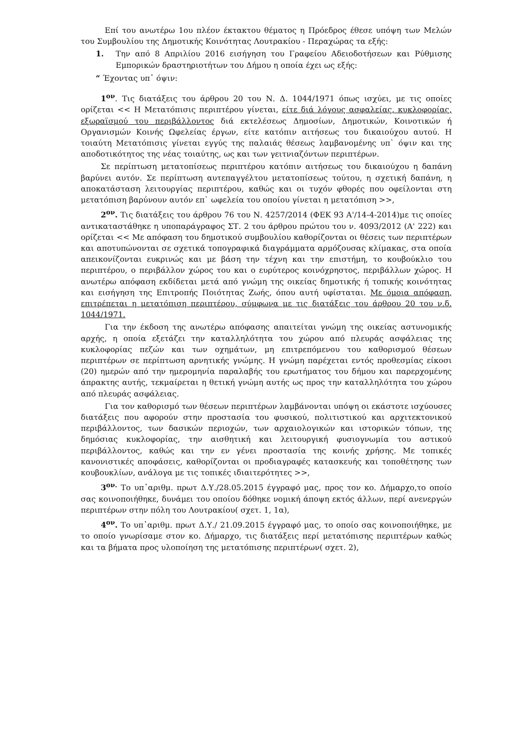Επί του ανωτέρω 1ου πλέον έκτακτου θέματος η Πρόεδρος έθεσε υπόψη των Μελών του Συμβουλίου της Δημοτικής Κοινότητας Λουτρακίου - Περαχώρας τα εξής:
1. Την από 8 Απριλίου 2016 εισήγηση του Γραφείου Αδειοδοτήσεων και Ρύθμισης Εμπορικών δραστηριοτήτων του Δήμου η οποία έχει ως εξής:
“ Έχοντας υπ᾽ όψιν:
1<sup>ον</sup>. Τις διατάξεις του άρθρου 20 του Ν. Δ. 1044/1971 όπως ισχύει, με τις οποίες ορίζεται << Η Μετατόπισις περιπτέρου γίνεται, είτε διά λόγους ασφαλείας, κυκλοφορίας, εξωραϊσμού του περιβάλλοντος διά εκτελέσεως Δημοσίων, Δημοτικών, Κοινοτικών ή Οργανισμών Κοινής Ωφελείας έργων, είτε κατόπιν αιτήσεως του δικαιούχου αυτού. Η τοιαύτη Μετατόπισις γίνεται εγγύς της παλαιάς θέσεως λαμβανομένης υπ` όψιν και της αποδοτικότητος της νέας τοιαύτης, ως και των γειτνιαζόντων περιπτέρων.
Σε περίπτωση μετατοπίσεως περιπτέρου κατόπιν αιτήσεως του δικαιούχου η δαπάνη βαρύνει αυτόν. Σε περίπτωση αυτεπαγγέλτου μετατοπίσεως τούτου, η σχετική δαπάνη, η αποκατάσταση λειτουργίας περιπτέρου, καθώς και οι τυχόν φθορές που οφείλονται στη μετατόπιση βαρύνουν αυτόν επ` ωφελεία του οποίου γίνεται η μετατόπιση >>,
2<sup>ον</sup>. Τις διατάξεις του άρθρου 76 του Ν. 4257/2014 (ΦΕΚ 93 Α'/14-4-2014)με τις οποίες αντικαταστάθηκε η υποπαράγραφος ΣΤ. 2 του άρθρου πρώτου του ν. 4093/2012 (Α' 222) και ορίζεται << Με απόφαση του δημοτικού συμβουλίου καθορίζονται οι θέσεις των περιπτέρων και αποτυπώνονται σε σχετικά τοπογραφικά διαγράμματα αρμόζουσας κλίμακας, στα οποία απεικονίζονται ευκρινώς και με βάση την τέχνη και την επιστήμη, το κουβούκλιο του περιπτέρου, ο περιβάλλον χώρος του και ο ευρύτερος κοινόχρηστος, περιβάλλων χώρος. Η ανωτέρω απόφαση εκδίδεται μετά από γνώμη της οικείας δημοτικής ή τοπικής κοινότητας και εισήγηση της Επιτροπής Ποιότητας Ζωής, όπου αυτή υφίσταται. Με όμοια απόφαση, επιτρέπεται η μετατόπιση περιπτέρου, σύμφωνα με τις διατάξεις του άρθρου 20 του ν.δ. 1044/1971.
Για την έκδοση της ανωτέρω απόφασης απαιτείται γνώμη της οικείας αστυνομικής αρχής, η οποία εξετάζει την καταλληλότητα του χώρου από πλευράς ασφάλειας της κυκλοφορίας πεζών και των οχημάτων, μη επιτρεπόμενου του καθορισμού θέσεων περιπτέρων σε περίπτωση αρνητικής γνώμης. Η γνώμη παρέχεται εντός προθεσμίας είκοσι (20) ημερών από την ημερομηνία παραλαβής του ερωτήματος του δήμου και παρερχομένης άπρακτης αυτής, τεκμαίρεται η θετική γνώμη αυτής ως προς την καταλληλότητα του χώρου από πλευράς ασφάλειας.
Για τον καθορισμό των θέσεων περιπτέρων λαμβάνονται υπόψη οι εκάστοτε ισχύουσες διατάξεις που αφορούν στην προστασία του φυσικού, πολιτιστικού και αρχιτεκτονικού περιβάλλοντος, των δασικών περιοχών, των αρχαιολογικών και ιστορικών τόπων, της δημόσιας κυκλοφορίας, την αισθητική και λειτουργική φυσιογνωμία του αστικού περιβάλλοντος, καθώς και την εν γένει προστασία της κοινής χρήσης. Με τοπικές κανονιστικές αποφάσεις, καθορίζονται οι προδιαγραφές κατασκευής και τοποθέτησης των κουβουκλίων, ανάλογα με τις τοπικές ιδιαιτερότητες >>,
3<sup>ον.</sup> Το υπ᾽αριθμ. πρωτ Δ.Υ./28.05.2015 έγγραφό μας, προς τον κο. Δήμαρχο,το οποίο σας κοινοποιήθηκε, δυνάμει του οποίου δόθηκε νομική άποψη εκτός άλλων, περί ανενεργών περιπτέρων στην πόλη του Λουτρακίου( σχετ. 1, 1α),
4<sup>ον</sup>. Το υπ᾽αριθμ. πρωτ Δ.Υ./ 21.09.2015 έγγραφό μας, το οποίο σας κοινοποιήθηκε, με το οποίο γνωρίσαμε στον κο. Δήμαρχο, τις διατάξεις περί μετατόπισης περιπτέρων καθώς και τα βήματα προς υλοποίηση της μετατόπισης περιπτέρων( σχετ. 2),